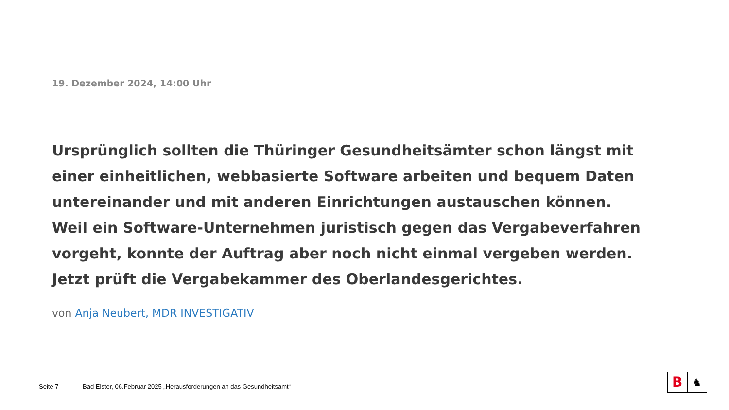19. Dezember 2024, 14:00 Uhr
Ursprünglich sollten die Thüringer Gesundheitsämter schon längst mit einer einheitlichen, webbasierte Software arbeiten und bequem Daten untereinander und mit anderen Einrichtungen austauschen können. Weil ein Software-Unternehmen juristisch gegen das Vergabeverfahren vorgeht, konnte der Auftrag aber noch nicht einmal vergeben werden. Jetzt prüft die Vergabekammer des Oberlandesgerichtes.
von Anja Neubert, MDR INVESTIGATIV
Seite 7 Bad Elster, 06.Februar 2025 „Herausforderungen an das Gesundheitsamt“
B
♞